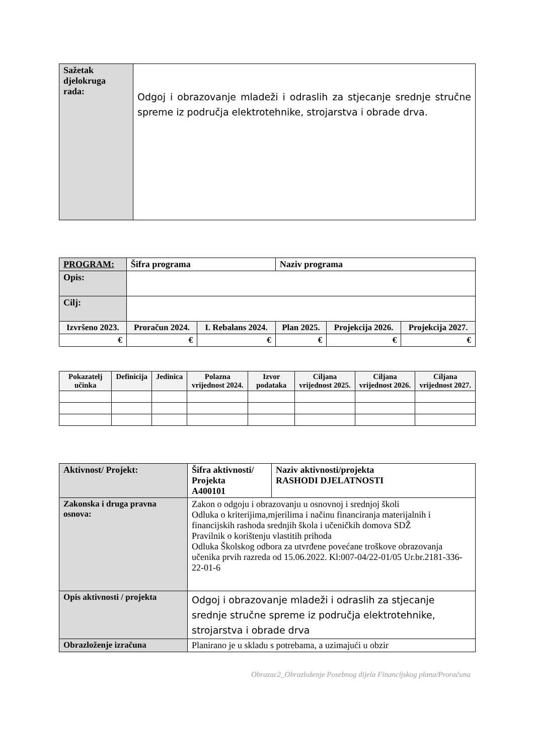| Sažetak djelokruga rada: | Odgoj i obrazovanje mladeži i odraslih za stjecanje srednje stručne spreme iz područja elektrotehnike, strojarstva i obrade drva. |
| PROGRAM: | Šifra programa | | Naziv programa | | |
| Opis: | | | | | |
| Cilj: | | | | | |
| Izvršeno 2023. | Proračun 2024. | I. Rebalans 2024. | Plan 2025. | Projekcija 2026. | Projekcija 2027. |
| € | € | € | € | € | € |
| Pokazatelj učinka | Definicija | Jedinica | Polazna vrijednost 2024. | Izvor podataka | Ciljana vrijednost 2025. | Ciljana vrijednost 2026. | Ciljana vrijednost 2027. |
| --- | --- | --- | --- | --- | --- | --- | --- |
| Aktivnost/ Projekt: | Šifra aktivnosti/ Projekta A400101 | Naziv aktivnosti/projekta RASHODI DJELATNOSTI |
| Zakonska i druga pravna osnova: | Zakon o odgoju i obrazovanju u osnovnoj i srednjoj školi Odluka o kriterijima,mjerilima i načinu financiranja materijalnih i financijskih rashoda srednjih škola i učeničkih domova SDŽ Pravilnik o korištenju vlastitih prihoda Odluka Školskog odbora za utvrđene povećane troškove obrazovanja učenika prvih razreda od 15.06.2022. Kl:007-04/22-01/05 Ur.br.2181-336-22-01-6 | |
| Opis aktivnosti / projekta | Odgoj i obrazovanje mladeži i odraslih za stjecanje srednje stručne spreme iz područja elektrotehnike, strojarstva i obrade drva | |
| Obrazloženje izračuna | Planirano je u skladu s potrebama, a uzimajući u obzir | |
Obrazac2_Obrazloženje Posebnog dijela Financijskog plana/Proračuna